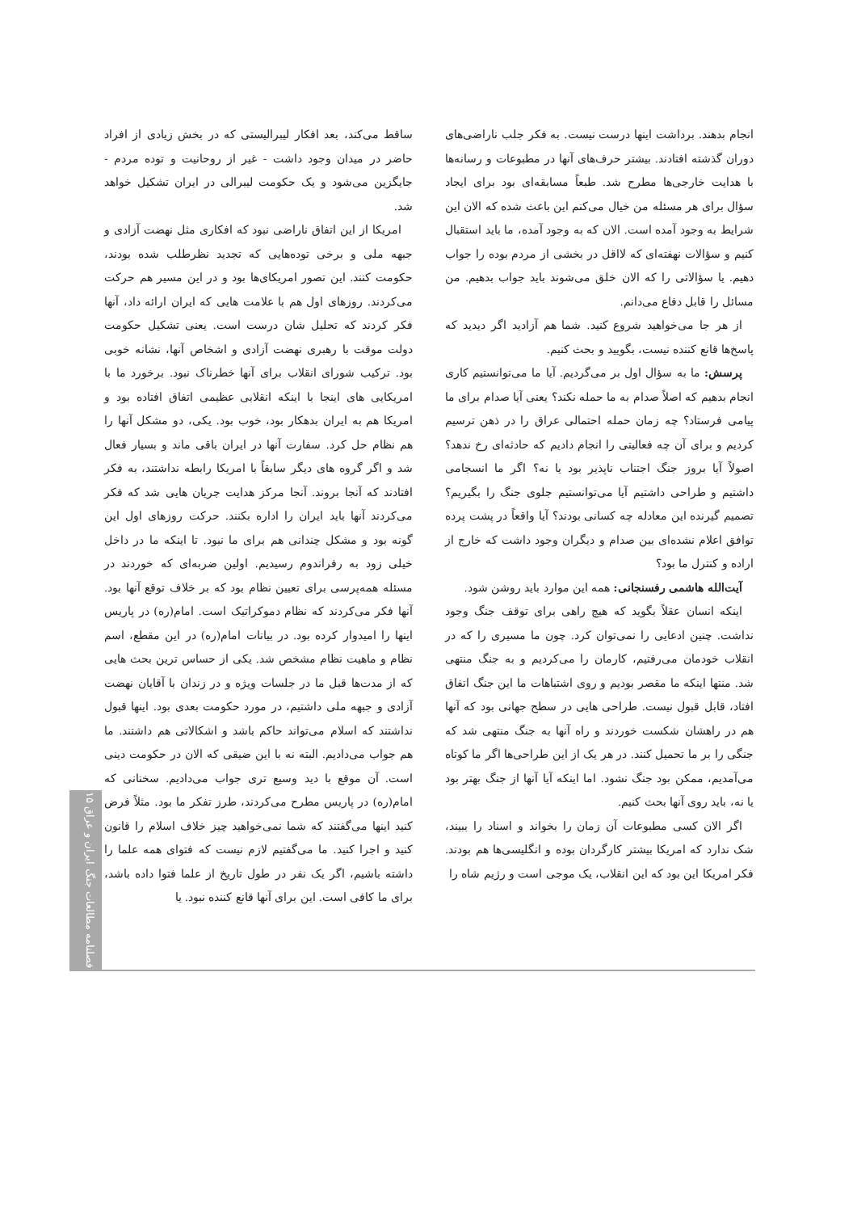انجام بدهند. برداشت اینها درست نیست. به فکر جلب ناراضی‌های دوران گذشته افتادند. بیشتر حرف‌های آنها در مطبوعات و رسانه‌ها با هدایت خارجی‌ها مطرح شد. طبعاً مسابقه‌ای بود برای ایجاد سؤال برای هر مسئله من خیال می‌کنم این باعث شده که الان این شرایط به وجود آمده است. الان که به وجود آمده، ما باید استقبال کنیم و سؤالات نهفته‌ای که لااقل در بخشی از مردم بوده را جواب دهیم. یا سؤالاتی را که الان خلق می‌شوند باید جواب بدهیم. من مسائل را قابل دفاع می‌دانم.
از هر جا می‌خواهید شروع کنید. شما هم آزادید اگر دیدید که پاسخ‌ها قانع کننده نیست، بگویید و بحث کنیم.
پرسش: ما به سؤال اول بر می‌گردیم. آیا ما می‌توانستیم کاری انجام بدهیم که اصلاً صدام به ما حمله نکند؟ یعنی آیا صدام برای ما پیامی فرستاد؟ چه زمان حمله احتمالی عراق را در ذهن ترسیم کردیم و برای آن چه فعالیتی را انجام دادیم که حادثه‌ای رخ ندهد؟ اصولاً آیا بروز جنگ اجتناب ناپذیر بود یا نه؟ اگر ما انسجامی داشتیم و طراحی داشتیم آیا می‌توانستیم جلوی جنگ را بگیریم؟ تصمیم گیرنده این معادله چه کسانی بودند؟ آیا واقعاً در پشت پرده توافق اعلام نشده‌ای بین صدام و دیگران وجود داشت که خارج از اراده و کنترل ما بود؟
آیت‌الله هاشمی رفسنجانی: همه این موارد باید روشن شود.
اینکه انسان عقلاً بگوید که هیچ راهی برای توقف جنگ وجود نداشت. چنین ادعایی را نمی‌توان کرد. چون ما مسیری را که در انقلاب خودمان می‌رفتیم، کارمان را می‌کردیم و به جنگ منتهی شد. منتها اینکه ما مقصر بودیم و روی اشتباهات ما این جنگ اتفاق افتاد، قابل قبول نیست. طراحی هایی در سطح جهانی بود که آنها هم در راهشان شکست خوردند و راه آنها به جنگ منتهی شد که جنگی را بر ما تحمیل کنند. در هر یک از این طراحی‌ها اگر ما کوتاه می‌آمدیم، ممکن بود جنگ نشود. اما اینکه آیا آنها از جنگ بهتر بود یا نه، باید روی آنها بحث کنیم.
اگر الان کسی مطبوعات آن زمان را بخواند و اسناد را ببیند، شک ندارد که امریکا بیشتر کارگردان بوده و انگلیسی‌ها هم بودند. فکر امریکا این بود که این انقلاب، یک موجی است و رژیم شاه را
ساقط می‌کند، بعد افکار لیبرالیستی که در بخش زیادی از افراد حاضر در میدان وجود داشت - غیر از روحانیت و توده مردم - جایگزین می‌شود و یک حکومت لیبرالی در ایران تشکیل خواهد شد.
امریکا از این اتفاق ناراضی نبود که افکاری مثل نهضت آزادی و جبهه ملی و برخی توده‌هایی که تجدید نظرطلب شده بودند، حکومت کنند. این تصور امریکای‌ها بود و در این مسیر هم حرکت می‌کردند. روزهای اول هم با علامت هایی که ایران ارائه داد، آنها فکر کردند که تحلیل شان درست است. یعنی تشکیل حکومت دولت موقت با رهبری نهضت آزادی و اشخاص آنها، نشانه خوبی بود. ترکیب شورای انقلاب برای آنها خطرناک نبود. برخورد ما با امریکایی های اینجا با اینکه انقلابی عظیمی اتفاق افتاده بود و امریکا هم به ایران بدهکار بود، خوب بود. یکی، دو مشکل آنها را هم نظام حل کرد. سفارت آنها در ایران باقی ماند و بسیار فعال شد و اگر گروه های دیگر سابقاً با امریکا رابطه نداشتند، به فکر افتادند که آنجا بروند. آنجا مرکز هدایت جریان هایی شد که فکر می‌کردند آنها باید ایران را اداره بکنند. حرکت روزهای اول این گونه بود و مشکل چندانی هم برای ما نبود. تا اینکه ما در داخل خیلی زود به رفراندوم رسیدیم. اولین ضربه‌ای که خوردند در مسئله همه‌پرسی برای تعیین نظام بود که بر خلاف توقع آنها بود. آنها فکر می‌کردند که نظام دموکراتیک است. امام(ره) در پاریس اینها را امیدوار کرده بود. در بیانات امام(ره) در این مقطع، اسم نظام و ماهیت نظام مشخص شد. یکی از حساس ترین بحث هایی که از مدت‌ها قبل ما در جلسات ویژه و در زندان با آقایان نهضت آزادی و جبهه ملی داشتیم، در مورد حکومت بعدی بود. اینها قبول نداشتند که اسلام می‌تواند حاکم باشد و اشکالاتی هم داشتند. ما هم جواب می‌دادیم. البته نه با این ضیقی که الان در حکومت دینی است. آن موقع با دید وسیع تری جواب می‌دادیم. سخنانی که امام(ره) در پاریس مطرح می‌کردند، طرز تفکر ما بود. مثلاً فرض کنید اینها می‌گفتند که شما نمی‌خواهید چیز خلاف اسلام را قانون کنید و اجرا کنید. ما می‌گفتیم لازم نیست که فتوای همه علما را داشته باشیم، اگر یک نفر در طول تاریخ از علما فتوا داده باشد، برای ما کافی است. این برای آنها قانع کننده نبود. یا
فصلنامه مطالعات جنگ ایران و عراق ۱۵